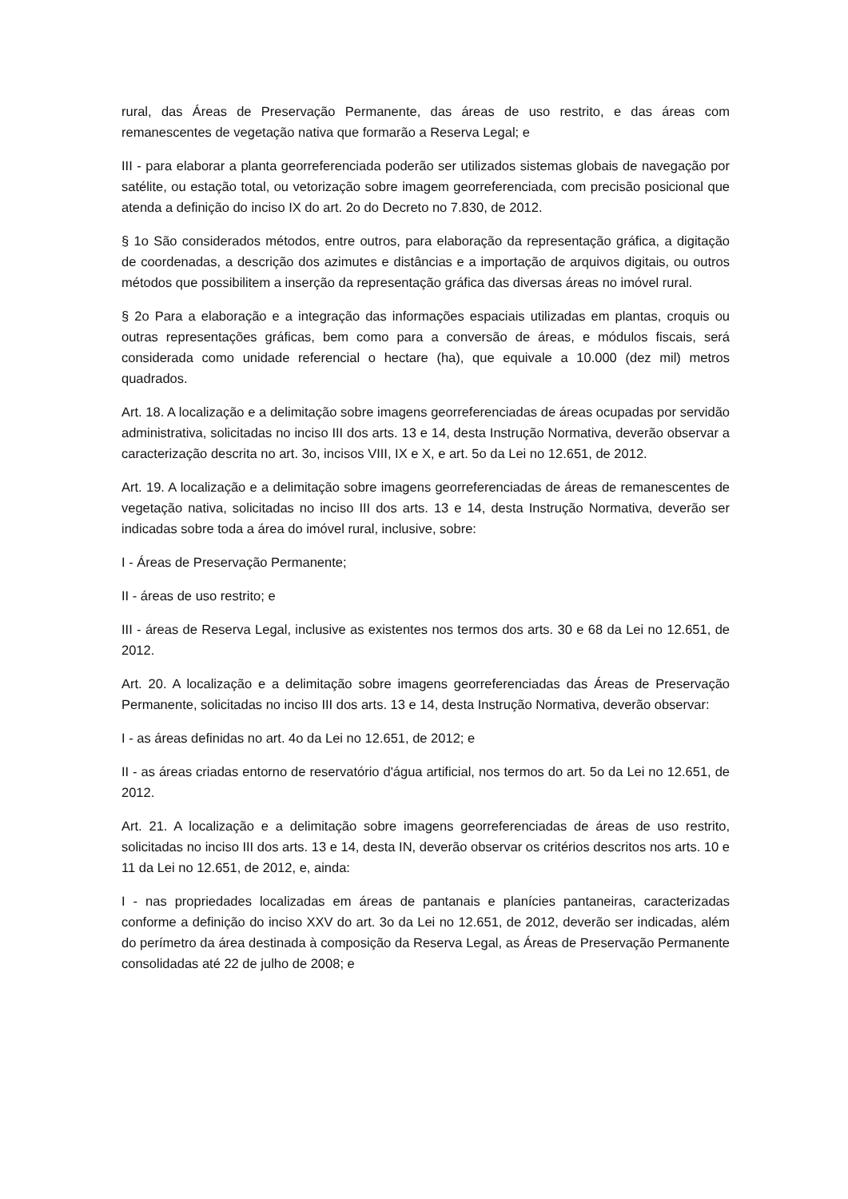rural, das Áreas de Preservação Permanente, das áreas de uso restrito, e das áreas com remanescentes de vegetação nativa que formarão a Reserva Legal; e
III - para elaborar a planta georreferenciada poderão ser utilizados sistemas globais de navegação por satélite, ou estação total, ou vetorização sobre imagem georreferenciada, com precisão posicional que atenda a definição do inciso IX do art. 2o do Decreto no 7.830, de 2012.
§ 1o São considerados métodos, entre outros, para elaboração da representação gráfica, a digitação de coordenadas, a descrição dos azimutes e distâncias e a importação de arquivos digitais, ou outros métodos que possibilitem a inserção da representação gráfica das diversas áreas no imóvel rural.
§ 2o Para a elaboração e a integração das informações espaciais utilizadas em plantas, croquis ou outras representações gráficas, bem como para a conversão de áreas, e módulos fiscais, será considerada como unidade referencial o hectare (ha), que equivale a 10.000 (dez mil) metros quadrados.
Art. 18. A localização e a delimitação sobre imagens georreferenciadas de áreas ocupadas por servidão administrativa, solicitadas no inciso III dos arts. 13 e 14, desta Instrução Normativa, deverão observar a caracterização descrita no art. 3o, incisos VIII, IX e X, e art. 5o da Lei no 12.651, de 2012.
Art. 19. A localização e a delimitação sobre imagens georreferenciadas de áreas de remanescentes de vegetação nativa, solicitadas no inciso III dos arts. 13 e 14, desta Instrução Normativa, deverão ser indicadas sobre toda a área do imóvel rural, inclusive, sobre:
I - Áreas de Preservação Permanente;
II - áreas de uso restrito; e
III - áreas de Reserva Legal, inclusive as existentes nos termos dos arts. 30 e 68 da Lei no 12.651, de 2012.
Art. 20. A localização e a delimitação sobre imagens georreferenciadas das Áreas de Preservação Permanente, solicitadas no inciso III dos arts. 13 e 14, desta Instrução Normativa, deverão observar:
I - as áreas definidas no art. 4o da Lei no 12.651, de 2012; e
II - as áreas criadas entorno de reservatório d'água artificial, nos termos do art. 5o da Lei no 12.651, de 2012.
Art. 21. A localização e a delimitação sobre imagens georreferenciadas de áreas de uso restrito, solicitadas no inciso III dos arts. 13 e 14, desta IN, deverão observar os critérios descritos nos arts. 10 e 11 da Lei no 12.651, de 2012, e, ainda:
I - nas propriedades localizadas em áreas de pantanais e planícies pantaneiras, caracterizadas conforme a definição do inciso XXV do art. 3o da Lei no 12.651, de 2012, deverão ser indicadas, além do perímetro da área destinada à composição da Reserva Legal, as Áreas de Preservação Permanente consolidadas até 22 de julho de 2008; e